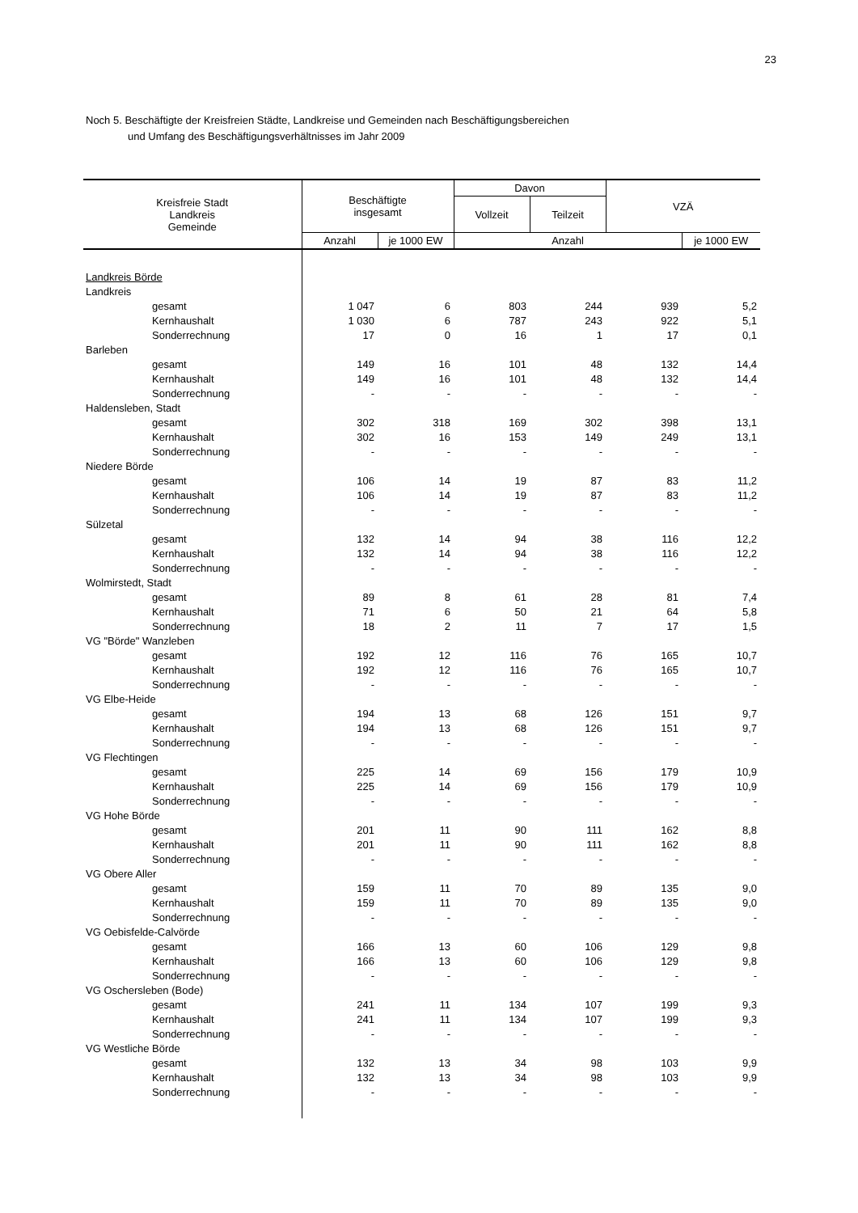23
Noch 5. Beschäftigte der Kreisfreien Städte, Landkreise und Gemeinden nach Beschäftigungsbereichen
und Umfang des Beschäftigungsverhältnisses im Jahr 2009
| Kreisfreie Stadt Landkreis Gemeinde | Beschäftigte insgesamt | | Davon | | VZÄ | |
| --- | --- | --- | --- | --- | --- | --- |
| | | | Vollzeit | Teilzeit | | |
| | Anzahl | je 1000 EW | Anzahl | | | je 1000 EW |
| Landkreis Börde | | | | | | |
| Landkreis | | | | | | |
| gesamt | 1 047 | 6 | 803 | 244 | 939 | 5,2 |
| Kernhaushalt | 1 030 | 6 | 787 | 243 | 922 | 5,1 |
| Sonderrechnung | 17 | 0 | 16 | 1 | 17 | 0,1 |
| Barleben | | | | | | |
| gesamt | 149 | 16 | 101 | 48 | 132 | 14,4 |
| Kernhaushalt | 149 | 16 | 101 | 48 | 132 | 14,4 |
| Sonderrechnung | - | - | - | - | - | - |
| Haldensleben, Stadt | | | | | | |
| gesamt | 302 | 318 | 169 | 302 | 398 | 13,1 |
| Kernhaushalt | 302 | 16 | 153 | 149 | 249 | 13,1 |
| Sonderrechnung | - | - | - | - | - | - |
| Niedere Börde | | | | | | |
| gesamt | 106 | 14 | 19 | 87 | 83 | 11,2 |
| Kernhaushalt | 106 | 14 | 19 | 87 | 83 | 11,2 |
| Sonderrechnung | - | - | - | - | - | - |
| Sülzetal | | | | | | |
| gesamt | 132 | 14 | 94 | 38 | 116 | 12,2 |
| Kernhaushalt | 132 | 14 | 94 | 38 | 116 | 12,2 |
| Sonderrechnung | - | - | - | - | - | - |
| Wolmirstedt, Stadt | | | | | | |
| gesamt | 89 | 8 | 61 | 28 | 81 | 7,4 |
| Kernhaushalt | 71 | 6 | 50 | 21 | 64 | 5,8 |
| Sonderrechnung | 18 | 2 | 11 | 7 | 17 | 1,5 |
| VG "Börde" Wanzleben | | | | | | |
| gesamt | 192 | 12 | 116 | 76 | 165 | 10,7 |
| Kernhaushalt | 192 | 12 | 116 | 76 | 165 | 10,7 |
| Sonderrechnung | - | - | - | - | - | - |
| VG Elbe-Heide | | | | | | |
| gesamt | 194 | 13 | 68 | 126 | 151 | 9,7 |
| Kernhaushalt | 194 | 13 | 68 | 126 | 151 | 9,7 |
| Sonderrechnung | - | - | - | - | - | - |
| VG Flechtingen | | | | | | |
| gesamt | 225 | 14 | 69 | 156 | 179 | 10,9 |
| Kernhaushalt | 225 | 14 | 69 | 156 | 179 | 10,9 |
| Sonderrechnung | - | - | - | - | - | - |
| VG Hohe Börde | | | | | | |
| gesamt | 201 | 11 | 90 | 111 | 162 | 8,8 |
| Kernhaushalt | 201 | 11 | 90 | 111 | 162 | 8,8 |
| Sonderrechnung | - | - | - | - | - | - |
| VG Obere Aller | | | | | | |
| gesamt | 159 | 11 | 70 | 89 | 135 | 9,0 |
| Kernhaushalt | 159 | 11 | 70 | 89 | 135 | 9,0 |
| Sonderrechnung | - | - | - | - | - | - |
| VG Oebisfelde-Calvörde | | | | | | |
| gesamt | 166 | 13 | 60 | 106 | 129 | 9,8 |
| Kernhaushalt | 166 | 13 | 60 | 106 | 129 | 9,8 |
| Sonderrechnung | - | - | - | - | - | - |
| VG Oschersleben (Bode) | | | | | | |
| gesamt | 241 | 11 | 134 | 107 | 199 | 9,3 |
| Kernhaushalt | 241 | 11 | 134 | 107 | 199 | 9,3 |
| Sonderrechnung | - | - | - | - | - | - |
| VG Westliche Börde | | | | | | |
| gesamt | 132 | 13 | 34 | 98 | 103 | 9,9 |
| Kernhaushalt | 132 | 13 | 34 | 98 | 103 | 9,9 |
| Sonderrechnung | - | - | - | - | - | - |